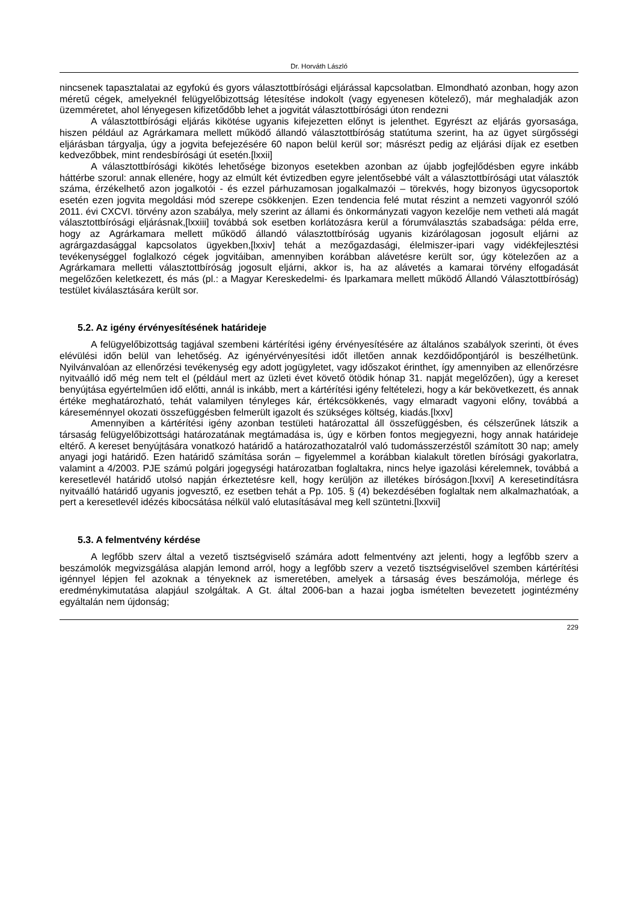Dr. Horváth László
nincsenek tapasztalatai az egyfokú és gyors választottbírósági eljárással kapcsolatban. Elmondható azonban, hogy azon méretű cégek, amelyeknél felügyelőbizottság létesítése indokolt (vagy egyenesen kötelező), már meghaladják azon üzemméretet, ahol lényegesen kifizetődőbb lehet a jogvitát választottbírósági úton rendezni
A választottbírósági eljárás kikötése ugyanis kifejezetten előnyt is jelenthet. Egyrészt az eljárás gyorsasága, hiszen például az Agrárkamara mellett működő állandó választottbíróság statútuma szerint, ha az ügyet sürgősségi eljárásban tárgyalja, úgy a jogvita befejezésére 60 napon belül kerül sor; másrészt pedig az eljárási díjak ez esetben kedvezőbbek, mint rendesbírósági út esetén.[lxxii]
A választottbírósági kikötés lehetősége bizonyos esetekben azonban az újabb jogfejlődésben egyre inkább háttérbe szorul: annak ellenére, hogy az elmúlt két évtizedben egyre jelentősebbé vált a választottbírósági utat választók száma, érzékelhető azon jogalkotói - és ezzel párhuzamosan jogalkalmazói – törekvés, hogy bizonyos ügycsoportok esetén ezen jogvita megoldási mód szerepe csökkenjen. Ezen tendencia felé mutat részint a nemzeti vagyonról szóló 2011. évi CXCVI. törvény azon szabálya, mely szerint az állami és önkormányzati vagyon kezelője nem vetheti alá magát választottbírósági eljárásnak,[lxxiii] továbbá sok esetben korlátozásra kerül a fórumválasztás szabadsága: példa erre, hogy az Agrárkamara mellett működő állandó választottbíróság ugyanis kizárólagosan jogosult eljárni az agrárgazdasággal kapcsolatos ügyekben,[lxxiv] tehát a mezőgazdasági, élelmiszer-ipari vagy vidékfejlesztési tevékenységgel foglalkozó cégek jogvitáiban, amennyiben korábban alávetésre került sor, úgy kötelezően az a Agrárkamara melletti választottbíróság jogosult eljárni, akkor is, ha az alávetés a kamarai törvény elfogadását megelőzően keletkezett, és más (pl.: a Magyar Kereskedelmi- és Iparkamara mellett működő Állandó Választottbíróság) testület kiválasztására került sor.
5.2. Az igény érvényesítésének határideje
A felügyelőbizottság tagjával szembeni kártérítési igény érvényesítésére az általános szabályok szerinti, öt éves elévülési időn belül van lehetőség. Az igényérvényesítési időt illetően annak kezdőidőpontjáról is beszélhetünk. Nyilvánvalóan az ellenőrzési tevékenység egy adott jogügyletet, vagy időszakot érinthet, így amennyiben az ellenőrzésre nyitvaálló idő még nem telt el (például mert az üzleti évet követő ötödik hónap 31. napját megelőzően), úgy a kereset benyújtása egyértelműen idő előtti, annál is inkább, mert a kártérítési igény feltételezi, hogy a kár bekövetkezett, és annak értéke meghatározható, tehát valamilyen tényleges kár, értékcsökkenés, vagy elmaradt vagyoni előny, továbbá a káreseménnyel okozati összefüggésben felmerült igazolt és szükséges költség, kiadás.[lxxv]
Amennyiben a kártérítési igény azonban testületi határozattal áll összefüggésben, és célszerűnek látszik a társaság felügyelőbizottsági határozatának megtámadása is, úgy e körben fontos megjegyezni, hogy annak határideje eltérő. A kereset benyújtására vonatkozó határidő a határozathozatalról való tudomásszerzéstől számított 30 nap; amely anyagi jogi határidő. Ezen határidő számítása során – figyelemmel a korábban kialakult töretlen bírósági gyakorlatra, valamint a 4/2003. PJE számú polgári jogegységi határozatban foglaltakra, nincs helye igazolási kérelemnek, továbbá a keresetlevél határidő utolsó napján érkeztetésre kell, hogy kerüljön az illetékes bíróságon.[lxxvi] A keresetindításra nyitvaálló határidő ugyanis jogvesztő, ez esetben tehát a Pp. 105. § (4) bekezdésében foglaltak nem alkalmazhatóak, a pert a keresetlevél idézés kibocsátása nélkül való elutasításával meg kell szüntetni.[lxxvii]
5.3. A felmentvény kérdése
A legfőbb szerv által a vezető tisztségviselő számára adott felmentvény azt jelenti, hogy a legfőbb szerv a beszámolók megvizsgálása alapján lemond arról, hogy a legfőbb szerv a vezető tisztségviselővel szemben kártérítési igénnyel lépjen fel azoknak a tényeknek az ismeretében, amelyek a társaság éves beszámolója, mérlege és eredménykimutatása alapjául szolgáltak. A Gt. által 2006-ban a hazai jogba ismételten bevezetett jogintézmény egyáltalán nem újdonság;
229